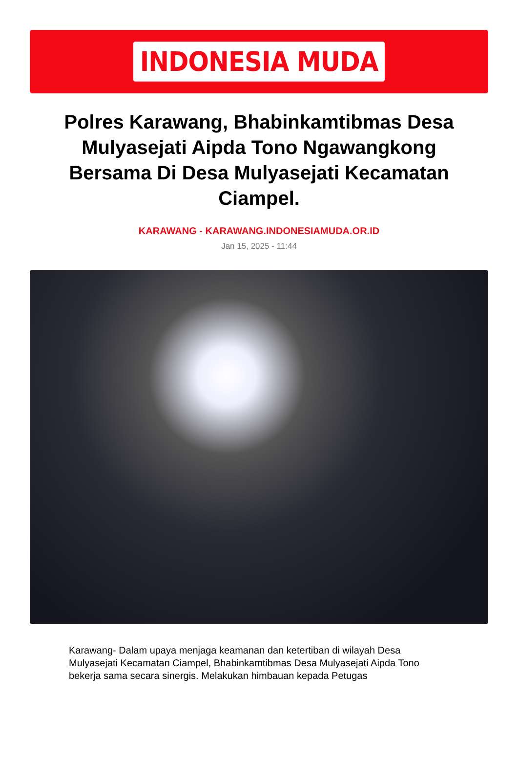INDONESIA MUDA
Polres Karawang, Bhabinkamtibmas Desa Mulyasejati Aipda Tono Ngawangkong Bersama Di Desa Mulyasejati Kecamatan Ciampel.
KARAWANG - KARAWANG.INDONESIAMUDA.OR.ID
Jan 15, 2025 - 11:44
Karawang- Dalam upaya menjaga keamanan dan ketertiban di wilayah Desa Mulyasejati Kecamatan Ciampel, Bhabinkamtibmas Desa Mulyasejati Aipda Tono bekerja sama secara sinergis. Melakukan himbauan kepada Petugas